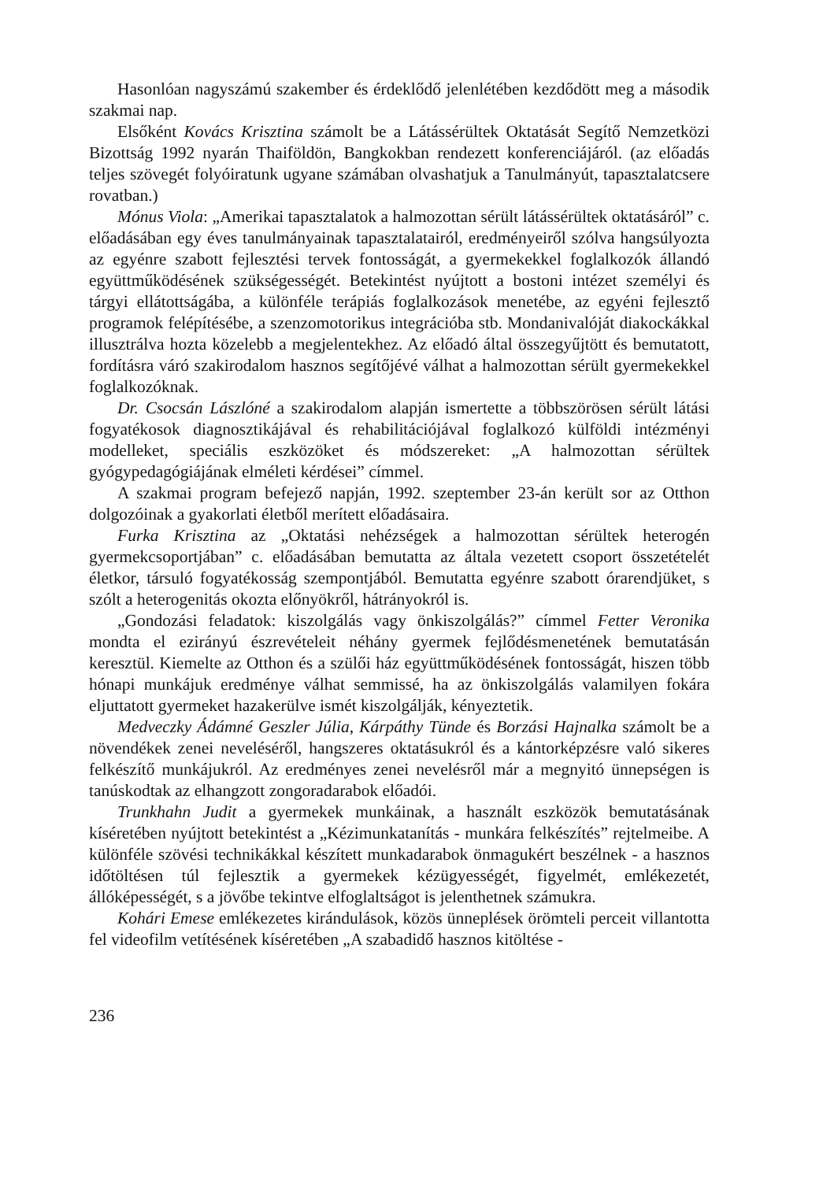Hasonlóan nagyszámú szakember és érdeklődő jelenlétében kezdődött meg a második szakmai nap.
Elsőként Kovács Krisztina számolt be a Látássérültek Oktatását Segítő Nemzetközi Bizottság 1992 nyarán Thaiföldön, Bangkokban rendezett konferenciájáról. (az előadás teljes szövegét folyóiratunk ugyane számában olvashatjuk a Tanulmányút, tapasztalatcsere rovatban.)
Mónus Viola: „Amerikai tapasztalatok a halmozottan sérült látássérültek oktatásáról” c. előadásában egy éves tanulmányainak tapasztalatairól, eredményeiről szólva hangsúlyozta az egyénre szabott fejlesztési tervek fontosságát, a gyermekekkel foglalkozók állandó együttműködésének szükségességét. Betekintést nyújtott a bostoni intézet személyi és tárgyi ellátottságába, a különféle terápiás foglalkozások menetébe, az egyéni fejlesztő programok felépítésébe, a szenzomotorikus integrációba stb. Mondanivalóját diakockákkal illusztrálva hozta közelebb a megjelentekhez. Az előadó által összegyűjtött és bemutatott, fordításra váró szakirodalom hasznos segítőjévé válhat a halmozottan sérült gyermekekkel foglalkozóknak.
Dr. Csocsán Lászlóné a szakirodalom alapján ismertette a többszörösen sérült látási fogyatékosok diagnosztikájával és rehabilitációjával foglalkozó külföldi intézményi modelleket, speciális eszközöket és módszereket: „A halmozottan sérültek gyógypedagógiájának elméleti kérdései” címmel.
A szakmai program befejező napján, 1992. szeptember 23-án került sor az Otthon dolgozóinak a gyakorlati életből merített előadásaira.
Furka Krisztina az „Oktatási nehézségek a halmozottan sérültek heterogén gyermekcsoportjában” c. előadásában bemutatta az általa vezetett csoport összetételét életkor, társuló fogyatékosság szempontjából. Bemutatta egyénre szabott órarendjüket, s szólt a heterogenitás okozta előnyökről, hátrányokról is.
„Gondozási feladatok: kiszolgálás vagy önkiszolgálás?” címmel Fetter Veronika mondta el ezirányú észrevételeit néhány gyermek fejlődésmenetének bemutatásán keresztül. Kiemelte az Otthon és a szülői ház együttműködésének fontosságát, hiszen több hónapi munkájuk eredménye válhat semmissé, ha az önkiszolgálás valamilyen fokára eljuttatott gyermeket hazakerülve ismét kiszolgálják, kényeztetik.
Medveczky Ádámné Geszler Júlia, Kárpáthy Tünde és Borzási Hajnalka számolt be a növendékek zenei neveléséről, hangszeres oktatásukról és a kántorképzésre való sikeres felkészítő munkájukról. Az eredményes zenei nevelésről már a megnyitó ünnepségen is tanúskodtak az elhangzott zongoradarabok előadói.
Trunkhahn Judit a gyermekek munkáinak, a használt eszközök bemutatásának kíséretében nyújtott betekintést a „Kézimunkatanítás - munkára felkészítés” rejtelmeibe. A különféle szövési technikákkal készített munkadarabok önmagukért beszélnek - a hasznos időtöltésen túl fejlesztik a gyermekek kézügyességét, figyelmét, emlékezetét, állóképességét, s a jövőbe tekintve elfoglaltságot is jelenthetnek számukra.
Kohári Emese emlékezetes kirándulások, közös ünneplések örömteli perceit villantotta fel videofilm vetítésének kíséretében „A szabadidő hasznos kitöltése -
236